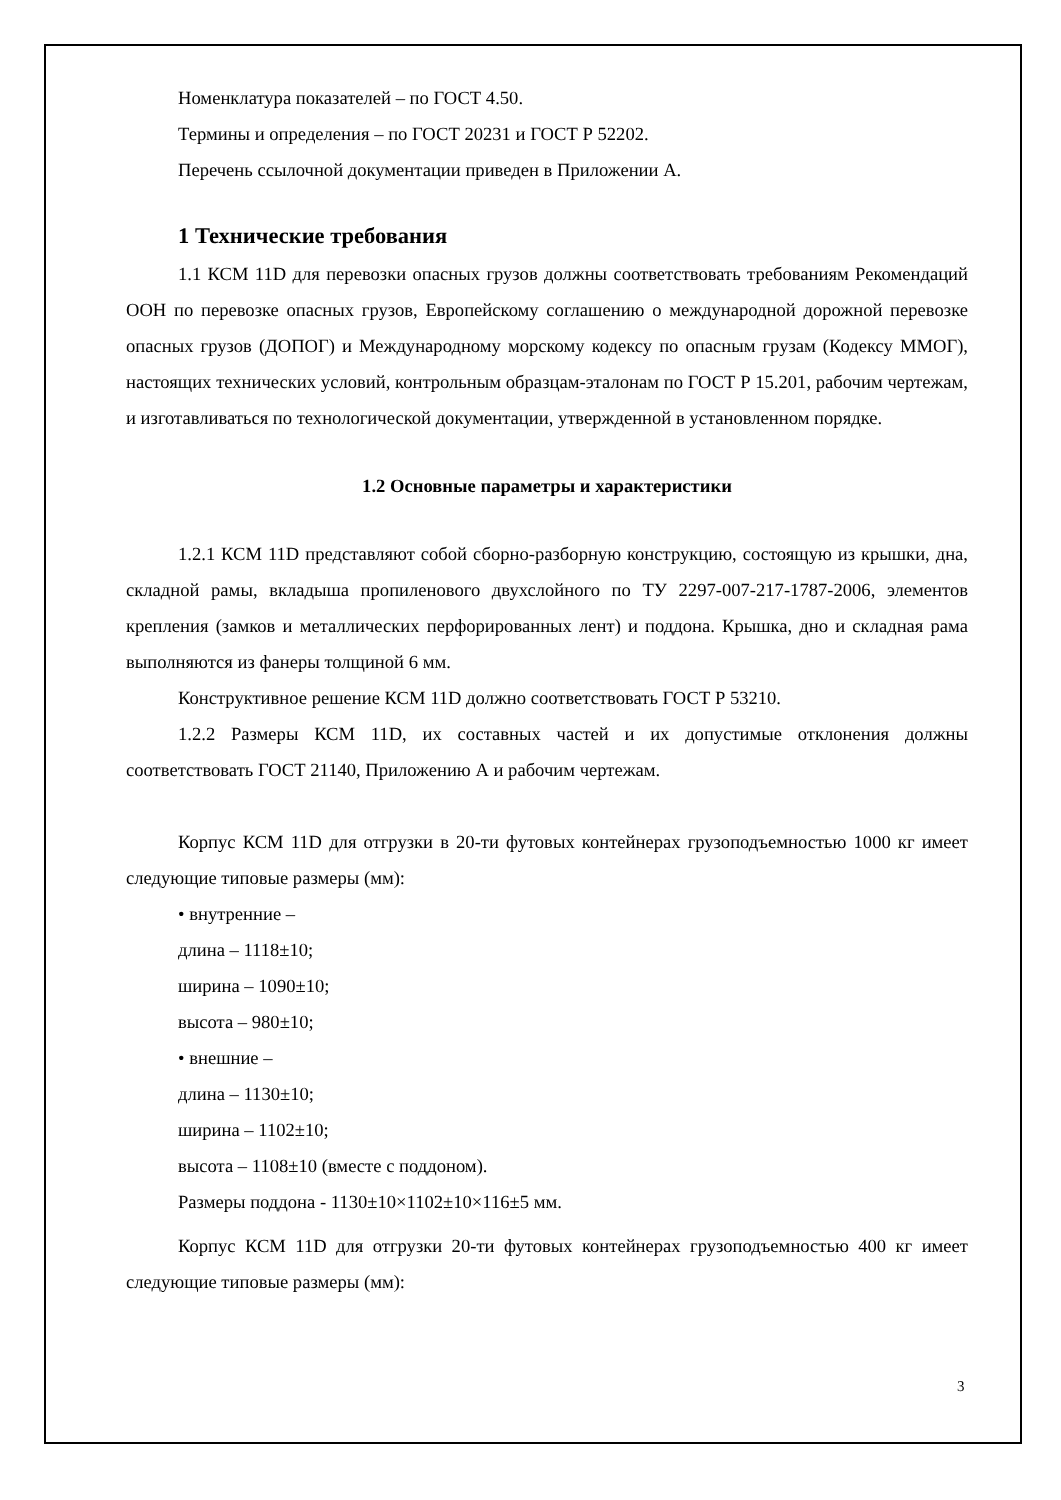Номенклатура показателей – по ГОСТ 4.50.
Термины и определения – по ГОСТ 20231 и ГОСТ Р 52202.
Перечень ссылочной документации приведен в Приложении А.
1 Технические требования
1.1 КСМ 11D для перевозки опасных грузов должны соответствовать требованиям Рекомендаций ООН по перевозке опасных грузов, Европейскому соглашению о международной дорожной перевозке опасных грузов (ДОПОГ) и Международному морскому кодексу по опасным грузам (Кодексу ММОГ), настоящих технических условий, контрольным образцам-эталонам по ГОСТ Р 15.201, рабочим чертежам, и изготавливаться по технологической документации, утвержденной в установленном порядке.
1.2 Основные параметры и характеристики
1.2.1 КСМ 11D представляют собой сборно-разборную конструкцию, состоящую из крышки, дна, складной рамы, вкладыша пропиленового двухслойного по ТУ 2297-007-217-1787-2006, элементов крепления (замков и металлических перфорированных лент) и поддона. Крышка, дно и складная рама выполняются из фанеры толщиной 6 мм.
Конструктивное решение КСМ 11D должно соответствовать ГОСТ Р 53210.
1.2.2 Размеры КСМ 11D, их составных частей и их допустимые отклонения должны соответствовать ГОСТ 21140, Приложению А и рабочим чертежам.
Корпус КСМ 11D для отгрузки в 20-ти футовых контейнерах грузоподъемностью 1000 кг имеет следующие типовые размеры (мм):
• внутренние –
длина – 1118±10;
ширина – 1090±10;
высота – 980±10;
• внешние –
длина – 1130±10;
ширина – 1102±10;
высота – 1108±10 (вместе с поддоном).
Размеры поддона - 1130±10×1102±10×116±5 мм.
Корпус КСМ 11D для отгрузки 20-ти футовых контейнерах грузоподъемностью 400 кг имеет следующие типовые размеры (мм):
3